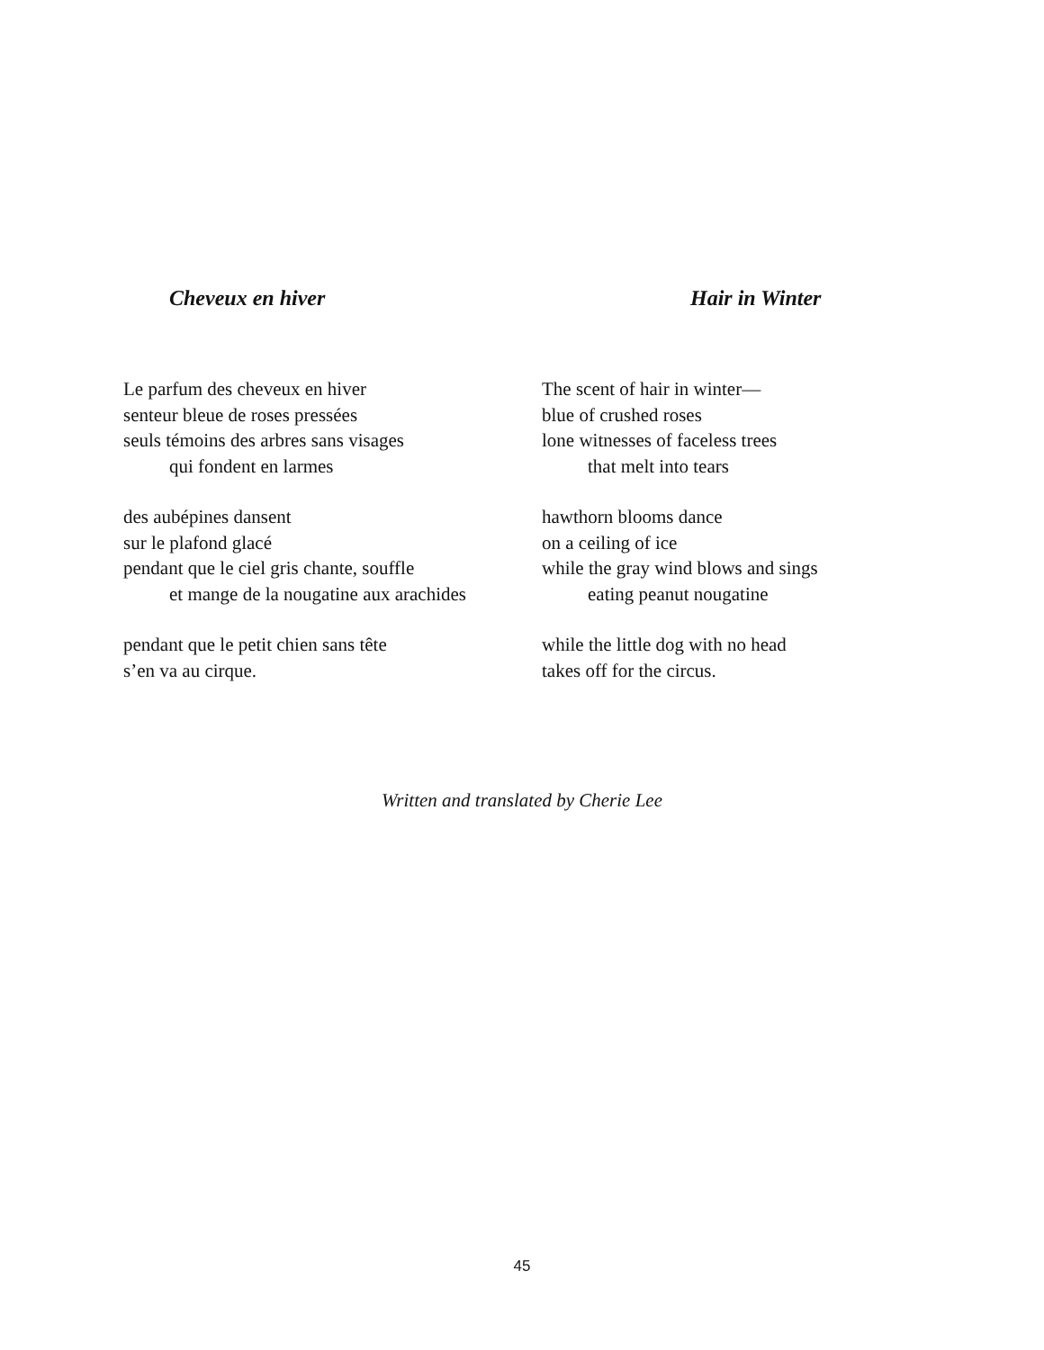Cheveux en hiver
Le parfum des cheveux en hiver
senteur bleue de roses pressées
seuls témoins des arbres sans visages
qui fondent en larmes
des aubépines dansent
sur le plafond glacé
pendant que le ciel gris chante, souffle
et mange de la nougatine aux arachides
pendant que le petit chien sans tête
s’en va au cirque.
Hair in Winter
The scent of hair in winter—
blue of crushed roses
lone witnesses of faceless trees
that melt into tears
hawthorn blooms dance
on a ceiling of ice
while the gray wind blows and sings
eating peanut nougatine
while the little dog with no head
takes off for the circus.
Written and translated by Cherie Lee
45